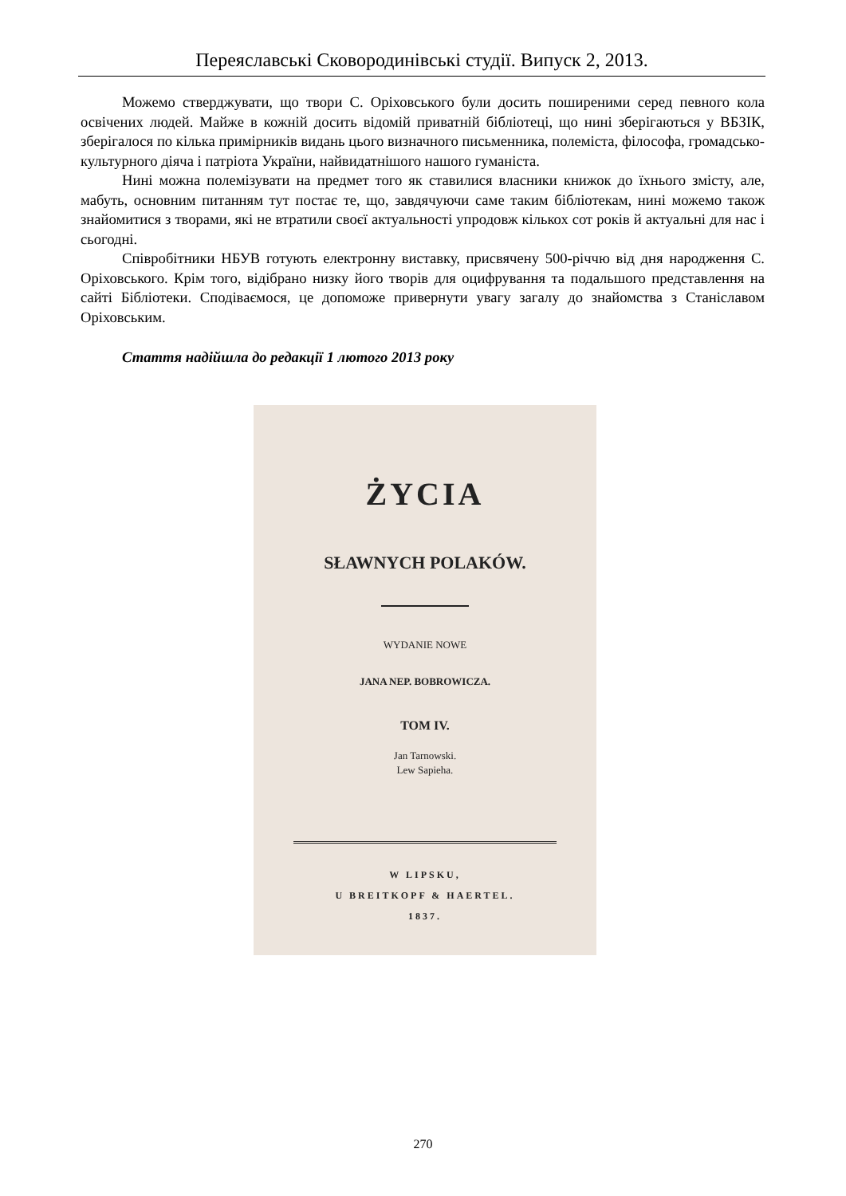Переяславські Сковородинівські студії. Випуск 2, 2013.
Можемо стверджувати, що твори С. Оріховського були досить поширеними серед певного кола освічених людей. Майже в кожній досить відомій приватній бібліотеці, що нині зберігаються у ВБЗІК, зберігалося по кілька примірників видань цього визначного письменника, полеміста, філософа, громадсько-культурного діяча і патріота України, найвидатнішого нашого гуманіста.
Нині можна полемізувати на предмет того як ставилися власники книжок до їхнього змісту, але, мабуть, основним питанням тут постає те, що, завдячуючи саме таким бібліотекам, нині можемо також знайомитися з творами, які не втратили своєї актуальності упродовж кількох сот років й актуальні для нас і сьогодні.
Співробітники НБУВ готують електронну виставку, присвячену 500-річчю від дня народження С. Оріховського. Крім того, відібрано низку його творів для оцифрування та подальшого представлення на сайті Бібліотеки. Сподіваємося, це допоможе привернути увагу загалу до знайомства з Станіславом Оріховським.
Стаття надійшла до редакції 1 лютого 2013 року
ŻYCIA
SŁAWNYCH POLAKÓW.
WYDANIE NOWE
JANA NEP. BOBROWICZA.
TOM IV.
Jan Tarnowski.
Lew Sapieha.
W LIPSKU,
U BREITKOPF & HAERTEL.
1837.
270